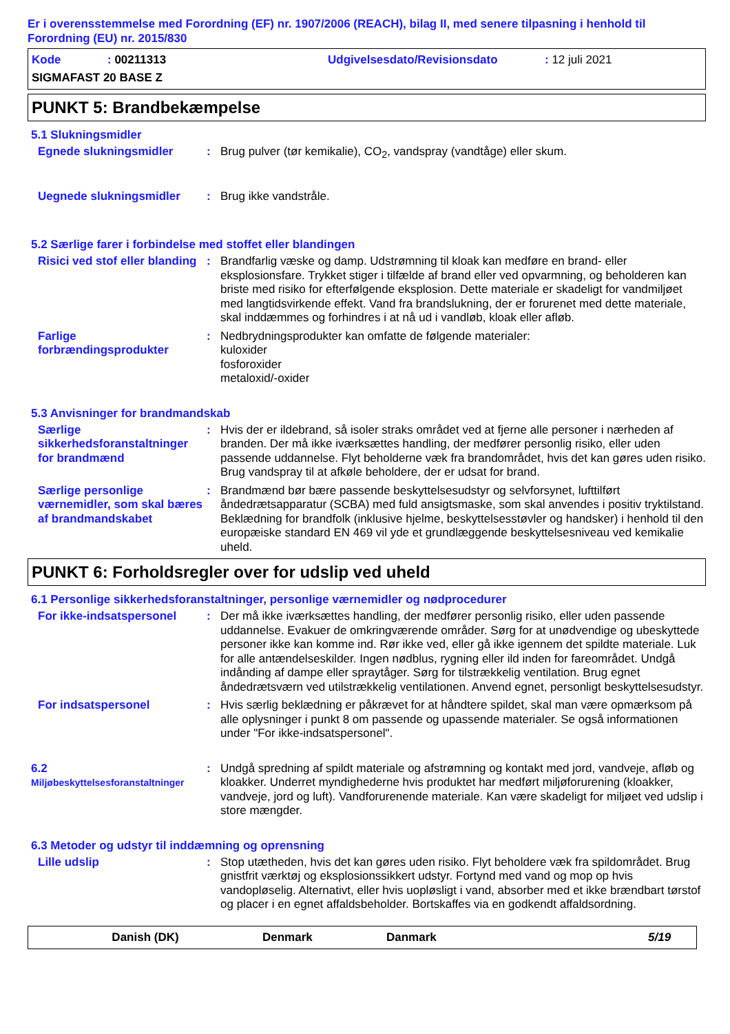Er i overensstemmelse med Forordning (EF) nr. 1907/2006 (REACH), bilag II, med senere tilpasning i henhold til Forordning (EU) nr. 2015/830
Kode: 00211313 Udgivelsesdato/Revisionsdato: 12 juli 2021
SIGMAFAST 20 BASE Z
PUNKT 5: Brandbekæmpelse
5.1 Slukningsmidler
Egnede slukningsmidler : Brug pulver (tør kemikalie), CO<sub>2</sub>, vandspray (vandtåge) eller skum.
Uegnede slukningsmidler : Brug ikke vandstråle.
5.2 Særlige farer i forbindelse med stoffet eller blandingen
Risici ved stof eller blanding
: Brandfarlig væske og damp. Udstrømning til kloak kan medføre en brand- eller eksplosionsfare. Trykket stiger i tilfælde af brand eller ved opvarmning, og beholderen kan briste med risiko for efterfølgende eksplosion. Dette materiale er skadeligt for vandmiljøet med langtidsvirkende effekt. Vand fra brandslukning, der er forurenet med dette materiale, skal inddæmmes og forhindres i at nå ud i vandløb, kloak eller afløb.
Farlige forbrændingsprodukter
: Nedbrydningsprodukter kan omfatte de følgende materialer:
kuloxider
fosforoxider
metaloxid/-oxider
5.3 Anvisninger for brandmandskab
Særlige sikkerhedsforanstaltninger for brandmænd
: Hvis der er ildebrand, så isoler straks området ved at fjerne alle personer i nærheden af branden. Der må ikke iværksættes handling, der medfører personlig risiko, eller uden passende uddannelse. Flyt beholderne væk fra brandområdet, hvis det kan gøres uden risiko. Brug vandspray til at afkøle beholdere, der er udsat for brand.
Særlige personlige værnemidler, som skal bæres af brandmandskabet
: Brandmænd bør bære passende beskyttelsesudstyr og selvforsynet, lufttilført åndedrætsapparatur (SCBA) med fuld ansigtsmaske, som skal anvendes i positiv tryktilstand. Beklædning for brandfolk (inklusive hjelme, beskyttelsesstøvler og handsker) i henhold til den europæiske standard EN 469 vil yde et grundlæggende beskyttelsesniveau ved kemikalie uheld.
PUNKT 6: Forholdsregler over for udslip ved uheld
6.1 Personlige sikkerhedsforanstaltninger, personlige værnemidler og nødprocedurer
For ikke-indsatspersonel : Der må ikke iværksættes handling, der medfører personlig risiko, eller uden passende uddannelse. Evakuer de omkringværende områder. Sørg for at unødvendige og ubeskyttede personer ikke kan komme ind. Rør ikke ved, eller gå ikke igennem det spildte materiale. Luk for alle antændelseskilder. Ingen nødblus, rygning eller ild inden for fareområdet. Undgå indånding af dampe eller spraytåger. Sørg for tilstrækkelig ventilation. Brug egnet åndedrætsværn ved utilstrækkelig ventilationen. Anvend egnet, personligt beskyttelsesudstyr.
For indsatspersonel : Hvis særlig beklædning er påkrævet for at håndtere spildet, skal man være opmærksom på alle oplysninger i punkt 8 om passende og upassende materialer. Se også informationen under "For ikke-indsatspersonel".
6.2
Miljøbeskyttelsesforanstaltninger
: Undgå spredning af spildt materiale og afstrømning og kontakt med jord, vandveje, afløb og kloakker. Underret myndighederne hvis produktet har medført miljøforurening (kloakker, vandveje, jord og luft). Vandforurenende materiale. Kan være skadeligt for miljøet ved udslip i store mængder.
6.3 Metoder og udstyr til inddæmning og oprensning
Lille udslip : Stop utætheden, hvis det kan gøres uden risiko. Flyt beholdere væk fra spildområdet. Brug gnistfrit værktøj og eksplosionssikkert udstyr. Fortynd med vand og mop op hvis vandopløselig. Alternativt, eller hvis uopløsligt i vand, absorber med et ikke brændbart tørstof og placer i en egnet affaldsbeholder. Bortskaffes via en godkendt affaldsordning.
Danish (DK) Denmark Danmark 5/19